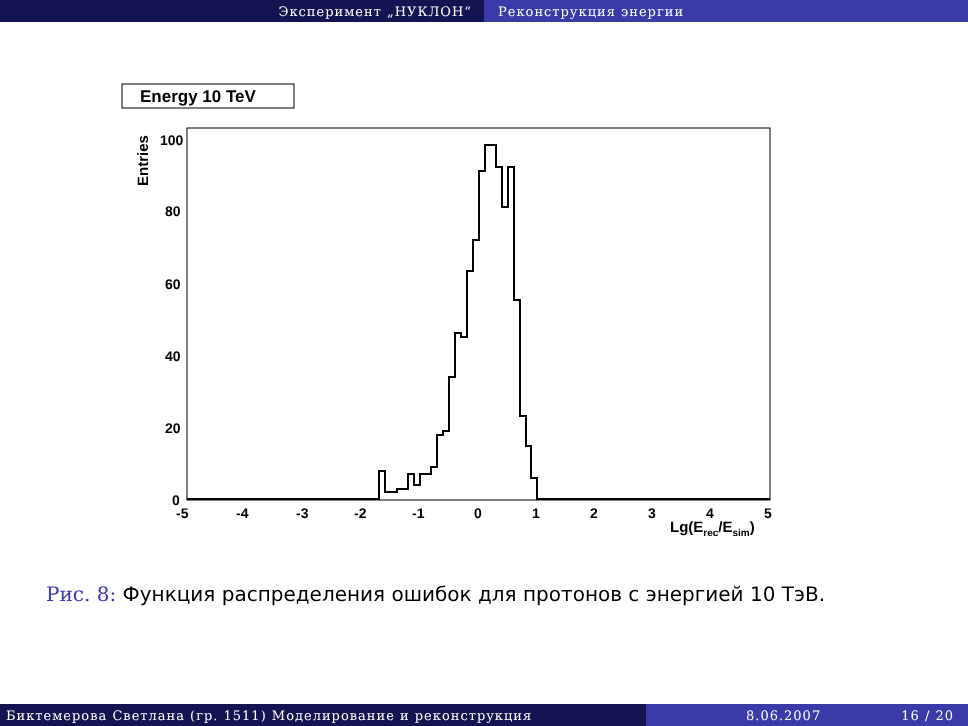Эксперимент „НУКЛОН“ Реконструкция энергии
Energy 10 TeV
Entries
100
80
60
40
20
0
-5
-4
-3
-2
-1
0
1
2
3
4
5
Lg(Erec/Esim)
Рис. 8: Функция распределения ошибок для протонов с энергией 10 ТэВ.
Биктемерова Светлана (гр. 1511) Моделирование и реконструкция 8.06.2007 16 / 20